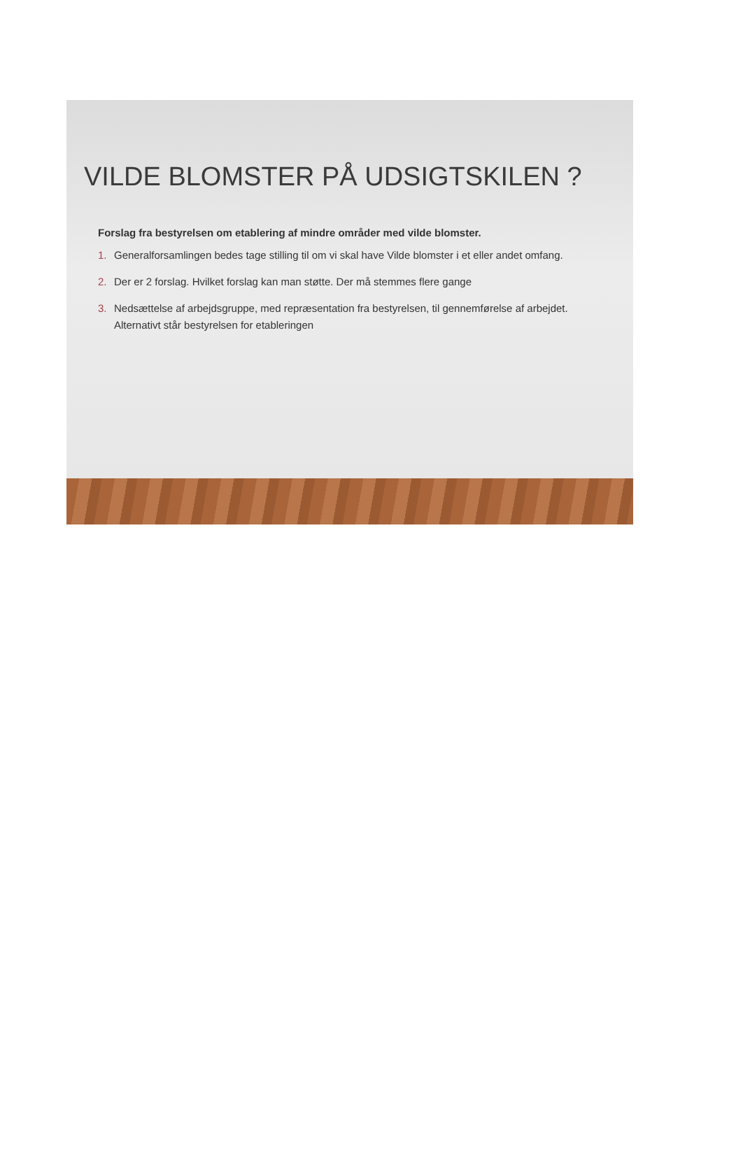VILDE BLOMSTER PÅ UDSIGTSKILEN ?
Forslag fra bestyrelsen om etablering af mindre områder med vilde blomster.
1. Generalforsamlingen bedes tage stilling til om vi skal have Vilde blomster i et eller andet omfang.
2. Der er 2 forslag. Hvilket forslag kan man støtte. Der må stemmes flere gange
3. Nedsættelse af arbejdsgruppe, med repræsentation fra bestyrelsen, til gennemførelse af arbejdet. Alternativt står bestyrelsen for etableringen